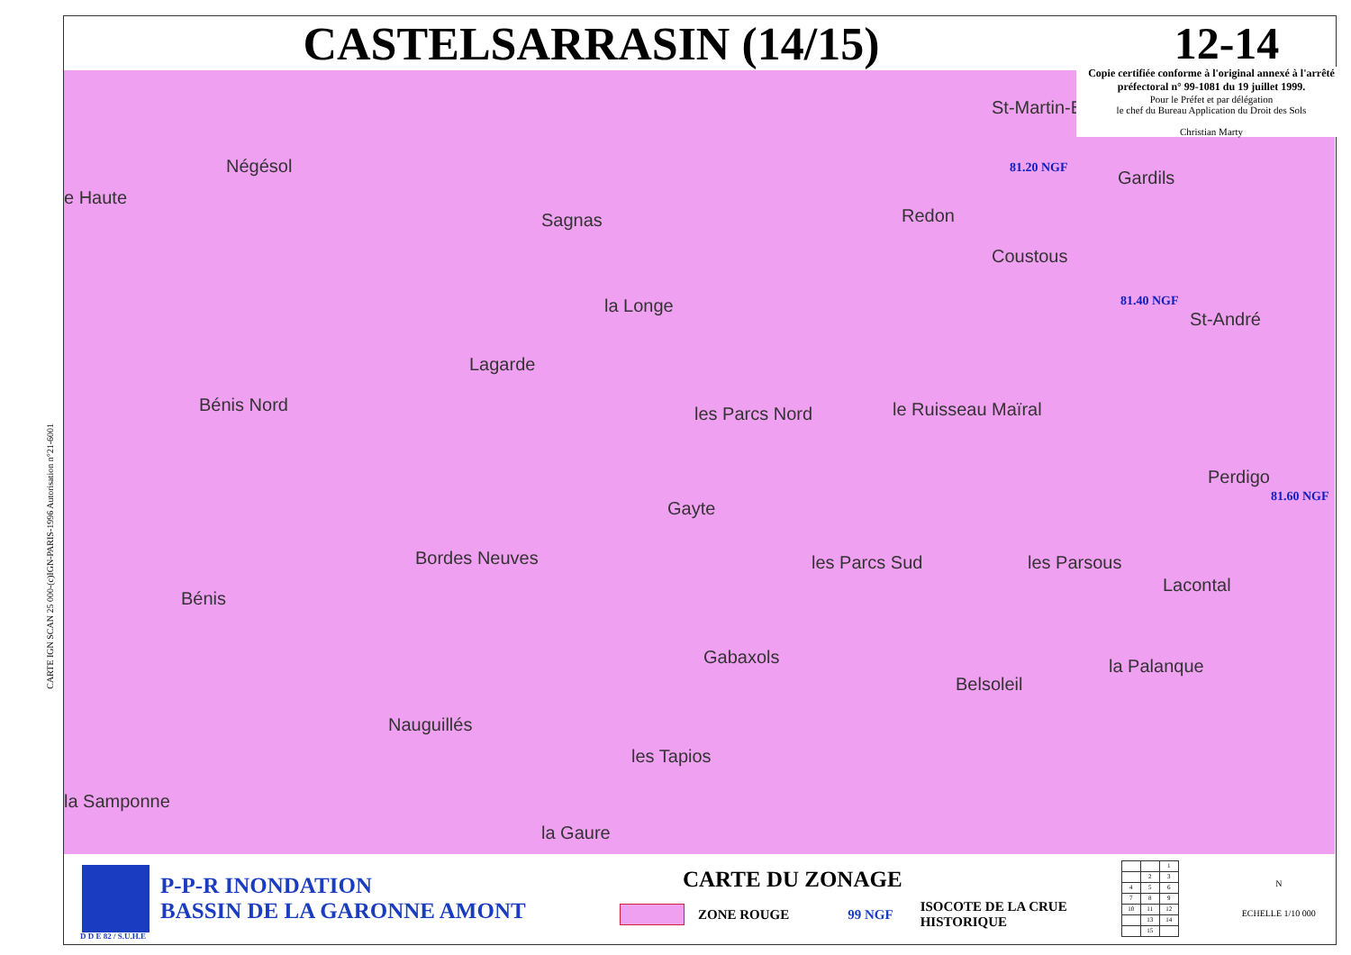CASTELSARRASIN (14/15) 12-14
Copie certifiée conforme à l'original annexé à l'arrêté préfectoral n° 99-1081 du 19 juillet 1999.
Pour le Préfet et par délégation
le chef du Bureau Application du Droit des Sols
Christian Marty
CARTE IGN SCAN 25 000-(c)IGN-PARIS-1996 Autorisation n°21-6001
Négésol
e Haute
Sagnas
la Longe
Lagarde
les Parcs Nord le Ruisseau Maïral Bénis Nord
Gayte
Bordes Neuves les Parcs Sud les Parsous
Lacontal
Bénis
Gabaxols
Belsoleil
la Palanque
Nauguillés
les Tapios
la Samponne
la Gaure
Redon
Coustous
St-Martin-Belcasse
Gardils
St-André
Perdigo
81.20 NGF
81.40 NGF
81.60 NGF
D D E 82 / S.U.H.E
P-P-R INONDATION
BASSIN DE LA GARONNE AMONT
CARTE DU ZONAGE
ZONE ROUGE 99 NGF ISOCOTE DE LA CRUE
HISTORIQUE
| | | 1 |
| | 2 | 3 |
| 4 | 5 | 6 |
| 7 | 8 | 9 |
| 10 | 11 | 12 |
| | 13 | 14 |
| | 15 | |
N
ECHELLE 1/10 000